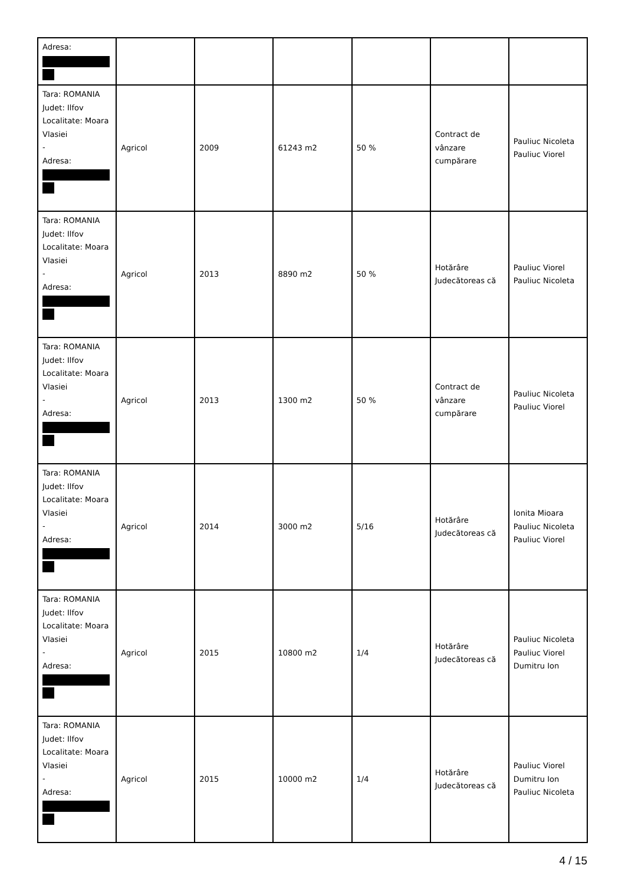| Adresa: | | | | | | |
| Tara: ROMANIA Judet: Ilfov Localitate: Moara Vlasiei - Adresa: | Agricol | 2009 | 61243 m2 | 50 % | Contract de vânzare cumpărare | Pauliuc Nicoleta Pauliuc Viorel |
| Tara: ROMANIA Judet: Ilfov Localitate: Moara Vlasiei - Adresa: | Agricol | 2013 | 8890 m2 | 50 % | Hotărâre Judecătoreas că | Pauliuc Viorel Pauliuc Nicoleta |
| Tara: ROMANIA Judet: Ilfov Localitate: Moara Vlasiei - Adresa: | Agricol | 2013 | 1300 m2 | 50 % | Contract de vânzare cumpărare | Pauliuc Nicoleta Pauliuc Viorel |
| Tara: ROMANIA Judet: Ilfov Localitate: Moara Vlasiei - Adresa: | Agricol | 2014 | 3000 m2 | 5/16 | Hotărâre Judecătoreas că | Ionita Mioara Pauliuc Nicoleta Pauliuc Viorel |
| Tara: ROMANIA Judet: Ilfov Localitate: Moara Vlasiei - Adresa: | Agricol | 2015 | 10800 m2 | 1/4 | Hotărâre Judecătoreas că | Pauliuc Nicoleta Pauliuc Viorel Dumitru Ion |
| Tara: ROMANIA Judet: Ilfov Localitate: Moara Vlasiei - Adresa: | Agricol | 2015 | 10000 m2 | 1/4 | Hotărâre Judecătoreas că | Pauliuc Viorel Dumitru Ion Pauliuc Nicoleta |
4 / 15